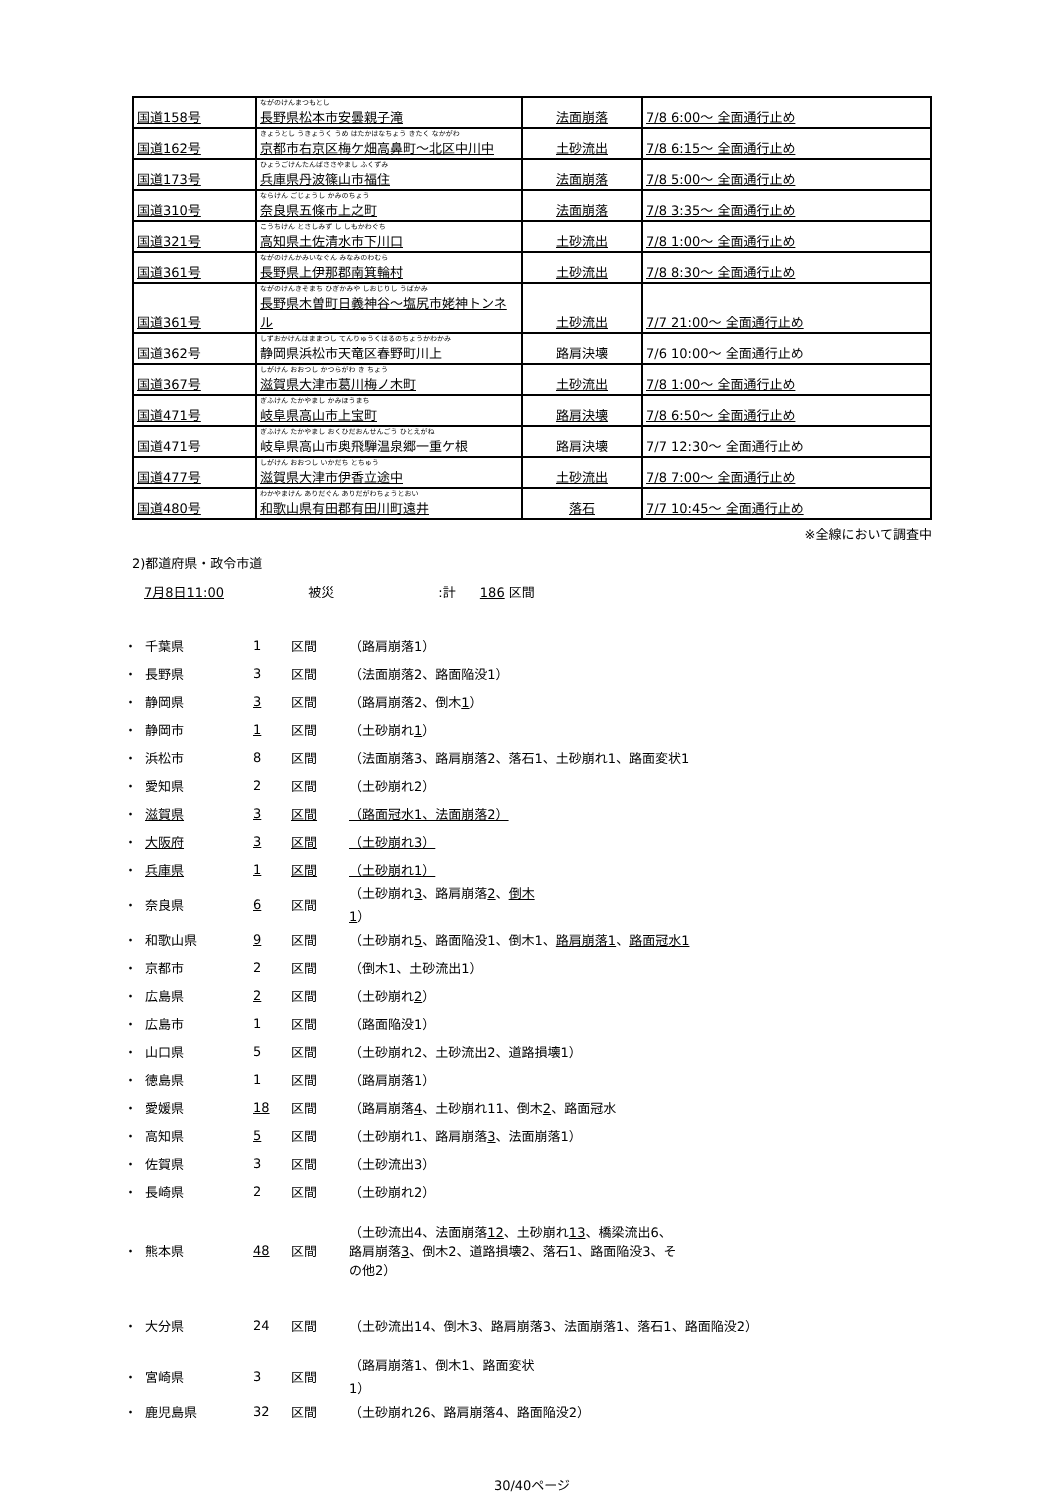| 国道158号 | ながのけんまつもとし 長野県松本市安曇親子滝 | 法面崩落 | 7/8 6:00～ 全面通行止め |
| 国道162号 | きょうとし うきょうく うめ はたかはなちょう きたく なかがわ 京都市右京区梅ケ畑高鼻町～北区中川中 | 土砂流出 | 7/8 6:15～ 全面通行止め |
| 国道173号 | ひょうごけんたんばささやまし ふくずみ 兵庫県丹波篠山市福住 | 法面崩落 | 7/8 5:00～ 全面通行止め |
| 国道310号 | ならけん ごじょうし かみのちょう 奈良県五條市上之町 | 法面崩落 | 7/8 3:35～ 全面通行止め |
| 国道321号 | こうちけん とさしみず し しもかわぐち 高知県土佐清水市下川口 | 土砂流出 | 7/8 1:00～ 全面通行止め |
| 国道361号 | ながのけんかみいなぐん みなみのわむら 長野県上伊那郡南箕輪村 | 土砂流出 | 7/8 8:30～ 全面通行止め |
| 国道361号 | ながのけんきそまち ひぎかみや しおじりし うばかみ 長野県木曽町日義神谷～塩尻市姥神トンネル | 土砂流出 | 7/7 21:00～ 全面通行止め |
| 国道362号 | しずおかけんはままつし てんりゅうくはるのちょうかわかみ 静岡県浜松市天竜区春野町川上 | 路肩決壊 | 7/6 10:00～ 全面通行止め |
| 国道367号 | しがけん おおつし かつらがわ き ちょう 滋賀県大津市葛川梅ノ木町 | 土砂流出 | 7/8 1:00～ 全面通行止め |
| 国道471号 | ぎふけん たかやまし かみほうまち 岐阜県高山市上宝町 | 路肩決壊 | 7/8 6:50～ 全面通行止め |
| 国道471号 | ぎふけん たかやまし おくひだおんせんごう ひとえがね 岐阜県高山市奥飛騨温泉郷一重ケ根 | 路肩決壊 | 7/7 12:30～ 全面通行止め |
| 国道477号 | しがけん おおつし いかだち とちゅう 滋賀県大津市伊香立途中 | 土砂流出 | 7/8 7:00～ 全面通行止め |
| 国道480号 | わかやまけん ありだぐん ありだがわちょうとおい 和歌山県有田郡有田川町遠井 | 落石 | 7/7 10:45～ 全面通行止め |
※全線において調査中
2)都道府県・政令市道
7月8日11:00 被災 :計 186 区間
| ・ | 千葉県 | 1 | 区間 | （路肩崩落1） |
| ・ | 長野県 | 3 | 区間 | （法面崩落2、路面陥没1） |
| ・ | 静岡県 | 3 | 区間 | （路肩崩落2、倒木 1 ） |
| ・ | 静岡市 | 1 | 区間 | （土砂崩れ 1 ） |
| ・ | 浜松市 | 8 | 区間 | （法面崩落3、路肩崩落2、落石1、土砂崩れ1、路面変状1 |
| ・ | 愛知県 | 2 | 区間 | （土砂崩れ2） |
| ・ | 滋賀県 | 3 | 区間 | （路面冠水1、法面崩落2） |
| ・ | 大阪府 | 3 | 区間 | （土砂崩れ3） |
| ・ | 兵庫県 | 1 | 区間 | （土砂崩れ1） |
| ・ | 奈良県 | 6 | 区間 | （土砂崩れ 3 、路肩崩落 2 、 倒木 1 ） |
| ・ | 和歌山県 | 9 | 区間 | （土砂崩れ 5 、路面陥没1、倒木1、 路肩崩落1 、 路面冠水1 |
| ・ | 京都市 | 2 | 区間 | （倒木1、土砂流出1） |
| ・ | 広島県 | 2 | 区間 | （土砂崩れ 2 ） |
| ・ | 広島市 | 1 | 区間 | （路面陥没1） |
| ・ | 山口県 | 5 | 区間 | （土砂崩れ2、土砂流出2、道路損壊1） |
| ・ | 徳島県 | 1 | 区間 | （路肩崩落1） |
| ・ | 愛媛県 | 18 | 区間 | （路肩崩落 4 、土砂崩れ11、倒木 2 、路面冠水 |
| ・ | 高知県 | 5 | 区間 | （土砂崩れ1、路肩崩落 3 、法面崩落1） |
| ・ | 佐賀県 | 3 | 区間 | （土砂流出3） |
| ・ | 長崎県 | 2 | 区間 | （土砂崩れ2） |
| ・ | 熊本県 | 48 | 区間 | （土砂流出4、法面崩落 12 、土砂崩れ 13 、橋梁流出6、 路肩崩落 3 、倒木2、道路損壊2、落石1、路面陥没3、そ の他2） |
| ・ | 大分県 | 24 | 区間 | （土砂流出14、倒木3、路肩崩落3、法面崩落1、落石1、路面陥没2） |
| ・ | 宮崎県 | 3 | 区間 | （路肩崩落1、倒木1、路面変状 1） |
| ・ | 鹿児島県 | 32 | 区間 | （土砂崩れ26、路肩崩落4、路面陥没2） |
30/40ページ